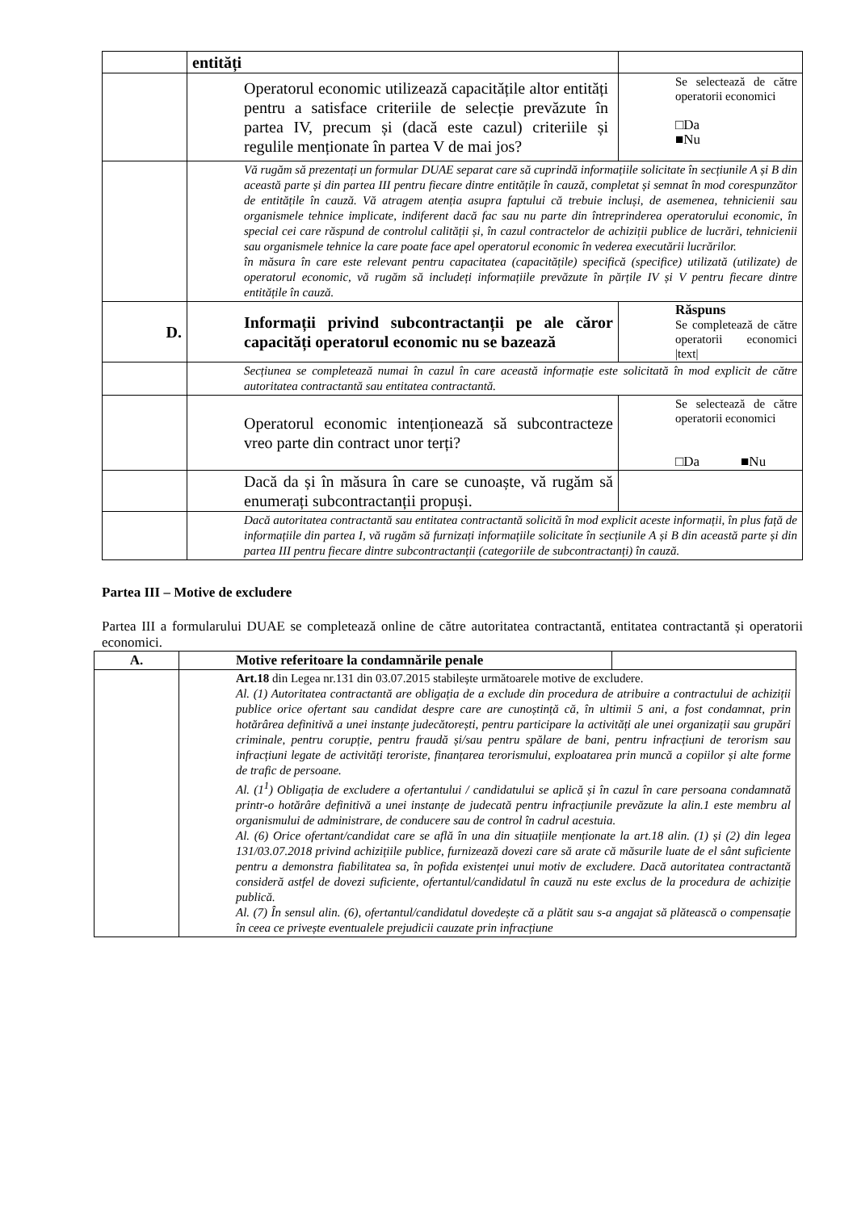| | entități | |
| | Operatorul economic utilizează capacitățile altor entități pentru a satisface criteriile de selecție prevăzute în partea IV, precum și (dacă este cazul) criteriile și regulile menționate în partea V de mai jos? | Se selectează de către operatorii economici □Da ■Nu |
| | Vă rugăm să prezentați un formular DUAE separat care să cuprindă informațiile solicitate în secțiunile A și B din această parte și din partea III pentru fiecare dintre entitățile în cauză, completat și semnat în mod corespunzător de entitățile în cauză. Vă atragem atenția asupra faptului că trebuie incluși, de asemenea, tehnicienii sau organismele tehnice implicate, indiferent dacă fac sau nu parte din întreprinderea operatorului economic, în special cei care răspund de controlul calității și, în cazul contractelor de achiziții publice de lucrări, tehnicienii sau organismele tehnice la care poate face apel operatorul economic în vederea executării lucrărilor. în măsura în care este relevant pentru capacitatea (capacitățile) specifică (specifice) utilizată (utilizate) de operatorul economic, vă rugăm să includeți informațiile prevăzute în părțile IV și V pentru fiecare dintre entitățile în cauză. | |
| D. | Informații privind subcontractanții pe ale căror capacități operatorul economic nu se bazează | Răspuns Se completează de către operatorii economici /text/ |
| | Secțiunea se completează numai în cazul în care această informație este solicitată în mod explicit de către autoritatea contractantă sau entitatea contractantă. | |
| | Operatorul economic intenționează să subcontracteze vreo parte din contract unor terți? | Se selectează de către operatorii economici □Da ■Nu |
| | Dacă da și în măsura în care se cunoaște, vă rugăm să enumerați subcontractanții propuși. | |
| | Dacă autoritatea contractantă sau entitatea contractantă solicită în mod explicit aceste informații, în plus față de informațiile din partea I, vă rugăm să furnizați informațiile solicitate în secțiunile A și B din această parte și din partea III pentru fiecare dintre subcontractanții (categoriile de subcontractanți) în cauză. | |
Partea III – Motive de excludere
Partea III a formularului DUAE se completează online de către autoritatea contractantă, entitatea contractantă și operatorii economici.
| A. | Motive referitoare la condamnările penale | |
| --- | --- | --- |
| | Art.18 din Legea nr.131 din 03.07.2015 stabilește următoarele motive de excludere. Al. (1) Autoritatea contractantă are obligația de a exclude din procedura de atribuire a contractului de achiziții publice orice ofertant sau candidat despre care are cunoștință că, în ultimii 5 ani, a fost condamnat, prin hotărârea definitivă a unei instanțe judecătorești, pentru participare la activități ale unei organizații sau grupări criminale, pentru corupție, pentru fraudă și/sau pentru spălare de bani, pentru infracțiuni de terorism sau infracțiuni legate de activități teroriste, finanțarea terorismului, exploatarea prin muncă a copiilor și alte forme de trafic de persoane. Al. (1<sup>1</sup>) Obligația de excludere a ofertantului / candidatului se aplică și în cazul în care persoana condamnată printr-o hotărâre definitivă a unei instanțe de judecată pentru infracțiunile prevăzute la alin.1 este membru al organismului de administrare, de conducere sau de control în cadrul acestuia. Al. (6) Orice ofertant/candidat care se află în una din situațiile menționate la art.18 alin. (1) și (2) din legea 131/03.07.2018 privind achizițiile publice, furnizează dovezi care să arate că măsurile luate de el sânt suficiente pentru a demonstra fiabilitatea sa, în pofida existenței unui motiv de excludere. Dacă autoritatea contractantă consideră astfel de dovezi suficiente, ofertantul/candidatul în cauză nu este exclus de la procedura de achiziție publică. Al. (7) În sensul alin. (6), ofertantul/candidatul dovedește că a plătit sau s-a angajat să plătească o compensație în ceea ce privește eventualele prejudicii cauzate prin infracțiune | |